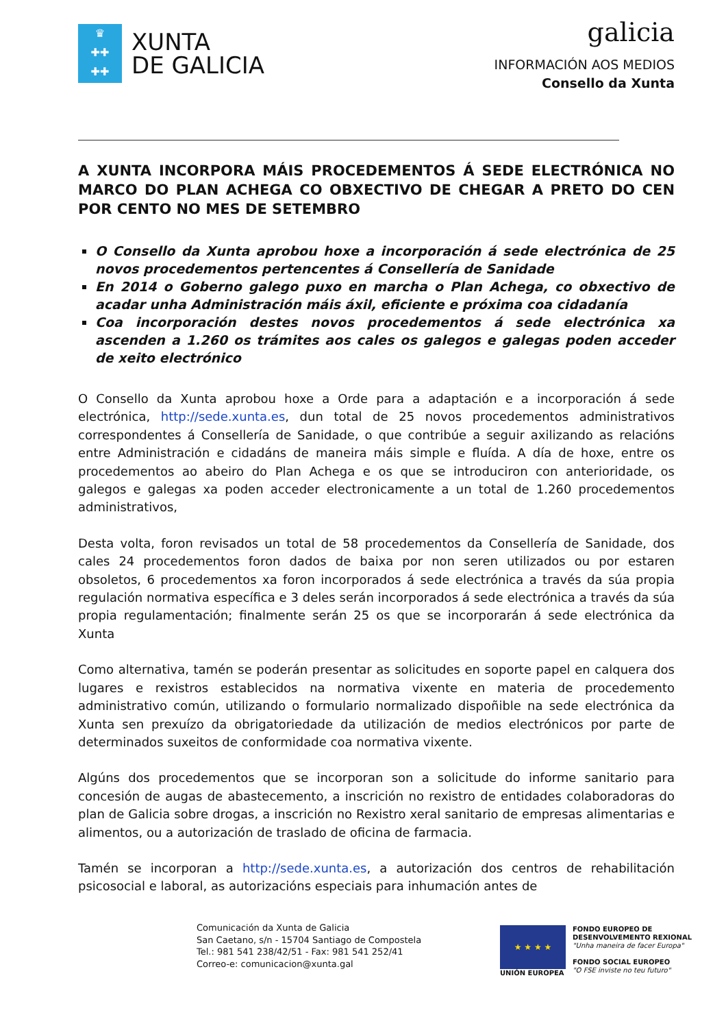♛
✚✚
✚✚
XUNTA
DE GALICIA
galicia
INFORMACIÓN AOS MEDIOS
Consello da Xunta
A XUNTA INCORPORA MÁIS PROCEDEMENTOS Á SEDE ELECTRÓNICA NO MARCO DO PLAN ACHEGA CO OBXECTIVO DE CHEGAR A PRETO DO CEN POR CENTO NO MES DE SETEMBRO
O Consello da Xunta aprobou hoxe a incorporación á sede electrónica de 25 novos procedementos pertencentes á Consellería de Sanidade
En 2014 o Goberno galego puxo en marcha o Plan Achega, co obxectivo de acadar unha Administración máis áxil, eficiente e próxima coa cidadanía
Coa incorporación destes novos procedementos á sede electrónica xa ascenden a 1.260 os trámites aos cales os galegos e galegas poden acceder de xeito electrónico
O Consello da Xunta aprobou hoxe a Orde para a adaptación e a incorporación á sede electrónica, http://sede.xunta.es, dun total de 25 novos procedementos administrativos correspondentes á Consellería de Sanidade, o que contribúe a seguir axilizando as relacións entre Administración e cidadáns de maneira máis simple e fluída. A día de hoxe, entre os procedementos ao abeiro do Plan Achega e os que se introduciron con anterioridade, os galegos e galegas xa poden acceder electronicamente a un total de 1.260 procedementos administrativos,
Desta volta, foron revisados un total de 58 procedementos da Consellería de Sanidade, dos cales 24 procedementos foron dados de baixa por non seren utilizados ou por estaren obsoletos, 6 procedementos xa foron incorporados á sede electrónica a través da súa propia regulación normativa específica e 3 deles serán incorporados á sede electrónica a través da súa propia regulamentación; finalmente serán 25 os que se incorporarán á sede electrónica da Xunta
Como alternativa, tamén se poderán presentar as solicitudes en soporte papel en calquera dos lugares e rexistros establecidos na normativa vixente en materia de procedemento administrativo común, utilizando o formulario normalizado dispoñible na sede electrónica da Xunta sen prexuízo da obrigatoriedade da utilización de medios electrónicos por parte de determinados suxeitos de conformidade coa normativa vixente.
Algúns dos procedementos que se incorporan son a solicitude do informe sanitario para concesión de augas de abastecemento, a inscrición no rexistro de entidades colaboradoras do plan de Galicia sobre drogas, a inscrición no Rexistro xeral sanitario de empresas alimentarias e alimentos, ou a autorización de traslado de oficina de farmacia.
Tamén se incorporan a http://sede.xunta.es, a autorización dos centros de rehabilitación psicosocial e laboral, as autorizacións especiais para inhumación antes de
Comunicación da Xunta de Galicia
San Caetano, s/n - 15704 Santiago de Compostela
Tel.: 981 541 238/42/51 - Fax: 981 541 252/41
Correo-e: comunicacion@xunta.gal
★ ★ ★ ★
UNIÓN EUROPEA
FONDO EUROPEO DE
DESENVOLVEMENTO REXIONAL
"Unha maneira de facer Europa"
FONDO SOCIAL EUROPEO
"O FSE inviste no teu futuro"